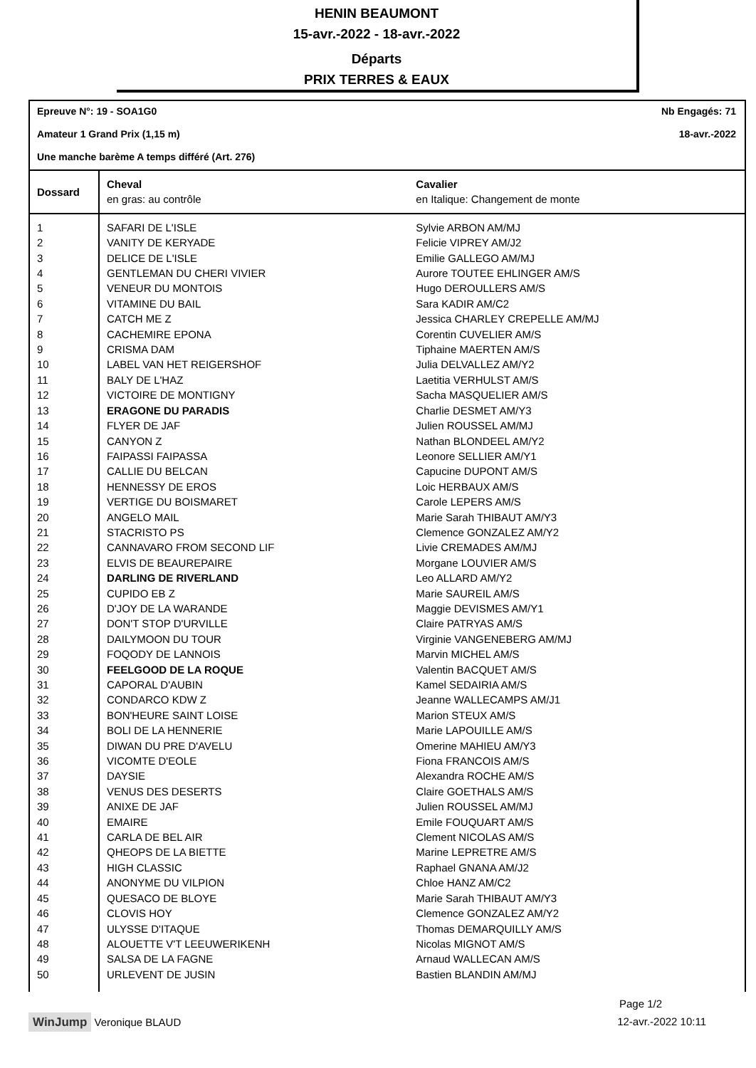HENIN BEAUMONT
15-avr.-2022 - 18-avr.-2022
Départs
PRIX TERRES & EAUX
Epreuve N°: 19 - SOA1G0 Nb Engagés: 71
Amateur 1 Grand Prix (1,15 m) 18-avr.-2022
Une manche barème A temps différé (Art. 276)
| Dossard | Cheval en gras: au contrôle | Cavalier en Italique: Changement de monte |
| --- | --- | --- |
| 1 | SAFARI DE L'ISLE | Sylvie ARBON AM/MJ |
| 2 | VANITY DE KERYADE | Felicie VIPREY AM/J2 |
| 3 | DELICE DE L'ISLE | Emilie GALLEGO AM/MJ |
| 4 | GENTLEMAN DU CHERI VIVIER | Aurore TOUTEE EHLINGER AM/S |
| 5 | VENEUR DU MONTOIS | Hugo DEROULLERS AM/S |
| 6 | VITAMINE DU BAIL | Sara KADIR AM/C2 |
| 7 | CATCH ME Z | Jessica CHARLEY CREPELLE AM/MJ |
| 8 | CACHEMIRE EPONA | Corentin CUVELIER AM/S |
| 9 | CRISMA DAM | Tiphaine MAERTEN AM/S |
| 10 | LABEL VAN HET REIGERSHOF | Julia DELVALLEZ AM/Y2 |
| 11 | BALY DE L'HAZ | Laetitia VERHULST AM/S |
| 12 | VICTOIRE DE MONTIGNY | Sacha MASQUELIER AM/S |
| 13 | ERAGONE DU PARADIS | Charlie DESMET AM/Y3 |
| 14 | FLYER DE JAF | Julien ROUSSEL AM/MJ |
| 15 | CANYON Z | Nathan BLONDEEL AM/Y2 |
| 16 | FAIPASSI FAIPASSA | Leonore SELLIER AM/Y1 |
| 17 | CALLIE DU BELCAN | Capucine DUPONT AM/S |
| 18 | HENNESSY DE EROS | Loic HERBAUX AM/S |
| 19 | VERTIGE DU BOISMARET | Carole LEPERS AM/S |
| 20 | ANGELO MAIL | Marie Sarah THIBAUT AM/Y3 |
| 21 | STACRISTO PS | Clemence GONZALEZ AM/Y2 |
| 22 | CANNAVARO FROM SECOND LIF | Livie CREMADES AM/MJ |
| 23 | ELVIS DE BEAUREPAIRE | Morgane LOUVIER AM/S |
| 24 | DARLING DE RIVERLAND | Leo ALLARD AM/Y2 |
| 25 | CUPIDO EB Z | Marie SAUREIL AM/S |
| 26 | D'JOY DE LA WARANDE | Maggie DEVISMES AM/Y1 |
| 27 | DON'T STOP D'URVILLE | Claire PATRYAS AM/S |
| 28 | DAILYMOON DU TOUR | Virginie VANGENEBERG AM/MJ |
| 29 | FOQODY DE LANNOIS | Marvin MICHEL AM/S |
| 30 | FEELGOOD DE LA ROQUE | Valentin BACQUET AM/S |
| 31 | CAPORAL D'AUBIN | Kamel SEDAIRIA AM/S |
| 32 | CONDARCO KDW Z | Jeanne WALLECAMPS AM/J1 |
| 33 | BON'HEURE SAINT LOISE | Marion STEUX AM/S |
| 34 | BOLI DE LA HENNERIE | Marie LAPOUILLE AM/S |
| 35 | DIWAN DU PRE D'AVELU | Omerine MAHIEU AM/Y3 |
| 36 | VICOMTE D'EOLE | Fiona FRANCOIS AM/S |
| 37 | DAYSIE | Alexandra ROCHE AM/S |
| 38 | VENUS DES DESERTS | Claire GOETHALS AM/S |
| 39 | ANIXE DE JAF | Julien ROUSSEL AM/MJ |
| 40 | EMAIRE | Emile FOUQUART AM/S |
| 41 | CARLA DE BEL AIR | Clement NICOLAS AM/S |
| 42 | QHEOPS DE LA BIETTE | Marine LEPRETRE AM/S |
| 43 | HIGH CLASSIC | Raphael GNANA AM/J2 |
| 44 | ANONYME DU VILPION | Chloe HANZ AM/C2 |
| 45 | QUESACO DE BLOYE | Marie Sarah THIBAUT AM/Y3 |
| 46 | CLOVIS HOY | Clemence GONZALEZ AM/Y2 |
| 47 | ULYSSE D'ITAQUE | Thomas DEMARQUILLY AM/S |
| 48 | ALOUETTE V'T LEEUWERIKENH | Nicolas MIGNOT AM/S |
| 49 | SALSA DE LA FAGNE | Arnaud WALLECAN AM/S |
| 50 | URLEVENT DE JUSIN | Bastien BLANDIN AM/MJ |
Page 1/2
WinJump Veronique BLAUD 12-avr.-2022 10:11